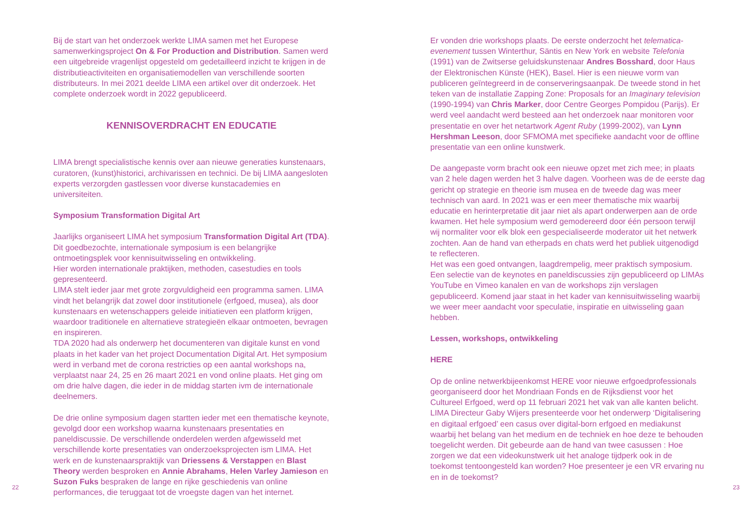Bij de start van het onderzoek werkte LIMA samen met het Europese samenwerkingsproject On & For Production and Distribution. Samen werd een uitgebreide vragenlijst opgesteld om gedetailleerd inzicht te krijgen in de distributieactiviteiten en organisatiemodellen van verschil­lende soorten distributeurs. In mei 2021 deelde LIMA een artikel over dit onderzoek. Het complete onderzoek wordt in 2022 gepubliceerd.
KENNISOVERDRACHT EN EDUCATIE
LIMA brengt specialistische kennis over aan nieuwe generaties kunste­naars, curatoren, (kunst)historici, archivarissen en technici. De bij LIMA aangesloten experts verzorgden gastlessen voor diverse kunstacade­mies en universiteiten.
Symposium Transformation Digital Art
Jaarlijks organiseert LIMA het symposium Transformation Digital Art (TDA). Dit goedbezochte, internationale symposium is een belangrijke ontmoetingsplek voor kennisuitwisseling en ontwikkeling.
Hier worden internationale praktijken, methoden, casestudies en tools gepresenteerd.
LIMA stelt ieder jaar met grote zorgvuldigheid een programma samen. LIMA vindt het belangrijk dat zowel door institutionele (erfgoed, musea), als door kunstenaars en wetenschappers geleide initiatieven een plat­form krijgen, waardoor traditionele en alternatieve strategieën elkaar ontmoeten, bevragen en inspireren.
TDA 2020 had als onderwerp het documenteren van digitale kunst en vond plaats in het kader van het project Documentation Digital Art. Het symposium werd in verband met de corona restricties op een aantal workshops na, verplaatst naar 24, 25 en 26 maart 2021 en vond online plaats. Het ging om om drie halve dagen, die ieder in de middag starten ivm de internationale deelnemers.
De drie online symposium dagen startten ieder met een thematische keynote, gevolgd door een workshop waarna kunstenaars presentaties en paneldiscussie. De verschillende onderdelen werden afgewisseld met verschillende korte presentaties van onderzoeksprojecten ism LIMA. Het werk en de kunstenaarspraktijk van Driessens & Verstappen en Blast Theory werden besproken en Annie Abrahams, Helen Varley Jamieson en Suzon Fuks bespraken de lange en rijke geschiedenis van online performances, die teruggaat tot de vroegste dagen van het internet.
Er vonden drie workshops plaats. De eerste onderzocht het telema­tica-evenement tussen Winterthur, Säntis en New York en website Telefonia (1991) van de Zwitserse geluidskunstenaar Andres Bosshard, door Haus der Elektronischen Künste (HEK), Basel. Hier is een nieuwe vorm van publiceren geïntegreerd in de conserveringsaanpak. De tweede stond in het teken van de installatie Zapping Zone: Proposals for an Imaginary television (1990-1994) van Chris Marker, door Centre Georges Pompidou (Parijs). Er werd veel aandacht werd besteed aan het onderzoek naar monitoren voor presentatie en over het netartwork Agent Ruby (1999-2002), van Lynn Hershman Leeson, door SFMOMA met specifieke aandacht voor de offline presentatie van een online kunstwerk.
De aangepaste vorm bracht ook een nieuwe opzet met zich mee; in plaats van 2 hele dagen werden het 3 halve dagen. Voorheen was de de eerste dag gericht op strategie en theorie ism musea en de tweede dag was meer technisch van aard. In 2021 was er een meer thematische mix waarbij educatie en herinterpretatie dit jaar niet als apart onderwerpen aan de orde kwamen. Het hele symposium werd gemodereerd door één persoon terwijl wij normaliter voor elk blok een gespecialiseerde moderator uit het netwerk zochten. Aan de hand van etherpads en chats werd het publiek uitgenodigd te reflecteren.
Het was een goed ontvangen, laagdrempelig, meer praktisch sympo­sium. Een selectie van de keynotes en paneldiscussies zijn gepubli­ceerd op LIMAs YouTube en Vimeo kanalen en van de workshops zijn verslagen gepubliceerd. Komend jaar staat in het kader van kennisuit­wisseling waarbij we weer meer aandacht voor speculatie, inspiratie en uitwisseling gaan hebben.
Lessen, workshops, ontwikkeling
HERE
Op de online netwerkbijeenkomst HERE voor nieuwe erfgoedprofessi­onals georganiseerd door het Mondriaan Fonds en de Rijksdienst voor het Cultureel Erfgoed, werd op 11 februari 2021 het vak van alle kanten belicht. LIMA Directeur Gaby Wijers presenteerde voor het onderwerp ‘Digitalisering en digitaal erfgoed’ een casus over digital-born erfgoed en mediakunst waarbij het belang van het medium en de techniek en hoe deze te behouden toegelicht werden. Dit gebeurde aan de hand van twee casussen : Hoe zorgen we dat een videokunstwerk uit het analoge tijdperk ook in de toekomst tentoongesteld kan worden? Hoe presenteer je een VR ervaring nu en in de toekomst?
22 23